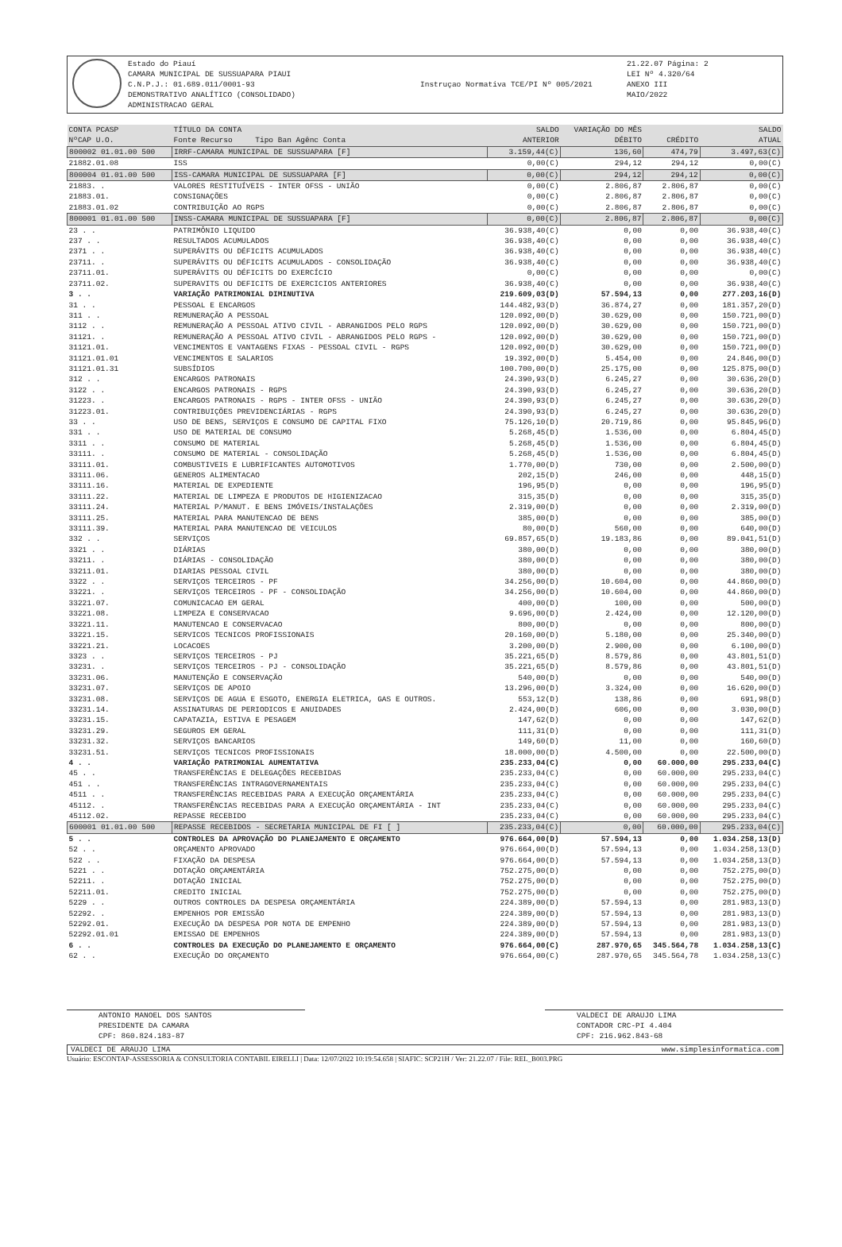Estado do Piauí
CAMARA MUNICIPAL DE SUSSUAPARA PIAUI
C.N.P.J.: 01.689.011/0001-93
DEMONSTRATIVO ANALÍTICO (CONSOLIDADO)
ADMINISTRACAO GERAL
Instruçao Normativa TCE/PI Nº 005/2021
21.22.07 Página: 2
LEI Nº 4.320/64
ANEXO III
MAIO/2022
| CONTA PCASP NºCAP U.O. | TÍTULO DA CONTA Fonte Recurso Tipo Ban Agênc Conta | SALDO ANTERIOR | VARIAÇÃO DO MÊS DÉBITO | CRÉDITO | SALDO ATUAL |
| --- | --- | --- | --- | --- | --- |
| 800002 01.01.00 500 | IRRF-CAMARA MUNICIPAL DE SUSSUAPARA [F] | 3.159,44(C) | 136,60 | 474,79 | 3.497,63(C) |
| 21882.01.08 | ISS | 0,00(C) | 294,12 | 294,12 | 0,00(C) |
| 800004 01.01.00 500 | ISS-CAMARA MUNICIPAL DE SUSSUAPARA [F] | 0,00(C) | 294,12 | 294,12 | 0,00(C) |
| 21883. . | VALORES RESTITUÍVEIS - INTER OFSS - UNIÃO | 0,00(C) | 2.806,87 | 2.806,87 | 0,00(C) |
| 21883.01. | CONSIGNAÇÕES | 0,00(C) | 2.806,87 | 2.806,87 | 0,00(C) |
| 21883.01.02 | CONTRIBUIÇÃO AO RGPS | 0,00(C) | 2.806,87 | 2.806,87 | 0,00(C) |
| 800001 01.01.00 500 | INSS-CAMARA MUNICIPAL DE SUSSUAPARA [F] | 0,00(C) | 2.806,87 | 2.806,87 | 0,00(C) |
| 23 . . | PATRIMÔNIO LIQUIDO | 36.938,40(C) | 0,00 | 0,00 | 36.938,40(C) |
| 237 . . | RESULTADOS ACUMULADOS | 36.938,40(C) | 0,00 | 0,00 | 36.938,40(C) |
| 2371 . . | SUPERÁVITS OU DÉFICITS ACUMULADOS | 36.938,40(C) | 0,00 | 0,00 | 36.938,40(C) |
| 23711. . | SUPERÁVITS OU DÉFICITS ACUMULADOS - CONSOLIDAÇÃO | 36.938,40(C) | 0,00 | 0,00 | 36.938,40(C) |
| 23711.01. | SUPERÁVITS OU DÉFICITS DO EXERCÍCIO | 0,00(C) | 0,00 | 0,00 | 0,00(C) |
| 23711.02. | SUPERAVITS OU DEFICITS DE EXERCICIOS ANTERIORES | 36.938,40(C) | 0,00 | 0,00 | 36.938,40(C) |
| 3 . . | VARIAÇÃO PATRIMONIAL DIMINUTIVA | 219.609,03(D) | 57.594,13 | 0,00 | 277.203,16(D) |
| 31 . . | PESSOAL E ENCARGOS | 144.482,93(D) | 36.874,27 | 0,00 | 181.357,20(D) |
| 311 . . | REMUNERAÇÃO A PESSOAL | 120.092,00(D) | 30.629,00 | 0,00 | 150.721,00(D) |
| 3112 . . | REMUNERAÇÃO A PESSOAL ATIVO CIVIL - ABRANGIDOS PELO RGPS | 120.092,00(D) | 30.629,00 | 0,00 | 150.721,00(D) |
| 31121. . | REMUNERAÇÃO A PESSOAL ATIVO CIVIL - ABRANGIDOS PELO RGPS - | 120.092,00(D) | 30.629,00 | 0,00 | 150.721,00(D) |
| 31121.01. | VENCIMENTOS E VANTAGENS FIXAS - PESSOAL CIVIL - RGPS | 120.092,00(D) | 30.629,00 | 0,00 | 150.721,00(D) |
| 31121.01.01 | VENCIMENTOS E SALARIOS | 19.392,00(D) | 5.454,00 | 0,00 | 24.846,00(D) |
| 31121.01.31 | SUBSÍDIOS | 100.700,00(D) | 25.175,00 | 0,00 | 125.875,00(D) |
| 312 . . | ENCARGOS PATRONAIS | 24.390,93(D) | 6.245,27 | 0,00 | 30.636,20(D) |
| 3122 . . | ENCARGOS PATRONAIS - RGPS | 24.390,93(D) | 6.245,27 | 0,00 | 30.636,20(D) |
| 31223. . | ENCARGOS PATRONAIS - RGPS - INTER OFSS - UNIÃO | 24.390,93(D) | 6.245,27 | 0,00 | 30.636,20(D) |
| 31223.01. | CONTRIBUIÇÕES PREVIDENCIÁRIAS - RGPS | 24.390,93(D) | 6.245,27 | 0,00 | 30.636,20(D) |
| 33 . . | USO DE BENS, SERVIÇOS E CONSUMO DE CAPITAL FIXO | 75.126,10(D) | 20.719,86 | 0,00 | 95.845,96(D) |
| 331 . . | USO DE MATERIAL DE CONSUMO | 5.268,45(D) | 1.536,00 | 0,00 | 6.804,45(D) |
| 3311 . . | CONSUMO DE MATERIAL | 5.268,45(D) | 1.536,00 | 0,00 | 6.804,45(D) |
| 33111. . | CONSUMO DE MATERIAL - CONSOLIDAÇÃO | 5.268,45(D) | 1.536,00 | 0,00 | 6.804,45(D) |
| 33111.01. | COMBUSTIVEIS E LUBRIFICANTES AUTOMOTIVOS | 1.770,00(D) | 730,00 | 0,00 | 2.500,00(D) |
| 33111.06. | GENEROS ALIMENTACAO | 202,15(D) | 246,00 | 0,00 | 448,15(D) |
| 33111.16. | MATERIAL DE EXPEDIENTE | 196,95(D) | 0,00 | 0,00 | 196,95(D) |
| 33111.22. | MATERIAL DE LIMPEZA E PRODUTOS DE HIGIENIZACAO | 315,35(D) | 0,00 | 0,00 | 315,35(D) |
| 33111.24. | MATERIAL P/MANUT. E BENS IMÓVEIS/INSTALAÇÕES | 2.319,00(D) | 0,00 | 0,00 | 2.319,00(D) |
| 33111.25. | MATERIAL PARA MANUTENCAO DE BENS | 385,00(D) | 0,00 | 0,00 | 385,00(D) |
| 33111.39. | MATERIAL PARA MANUTENCAO DE VEICULOS | 80,00(D) | 560,00 | 0,00 | 640,00(D) |
| 332 . . | SERVIÇOS | 69.857,65(D) | 19.183,86 | 0,00 | 89.041,51(D) |
| 3321 . . | DIÁRIAS | 380,00(D) | 0,00 | 0,00 | 380,00(D) |
| 33211. . | DIÁRIAS - CONSOLIDAÇÃO | 380,00(D) | 0,00 | 0,00 | 380,00(D) |
| 33211.01. | DIARIAS PESSOAL CIVIL | 380,00(D) | 0,00 | 0,00 | 380,00(D) |
| 3322 . . | SERVIÇOS TERCEIROS - PF | 34.256,00(D) | 10.604,00 | 0,00 | 44.860,00(D) |
| 33221. . | SERVIÇOS TERCEIROS - PF - CONSOLIDAÇÃO | 34.256,00(D) | 10.604,00 | 0,00 | 44.860,00(D) |
| 33221.07. | COMUNICACAO EM GERAL | 400,00(D) | 100,00 | 0,00 | 500,00(D) |
| 33221.08. | LIMPEZA E CONSERVACAO | 9.696,00(D) | 2.424,00 | 0,00 | 12.120,00(D) |
| 33221.11. | MANUTENCAO E CONSERVACAO | 800,00(D) | 0,00 | 0,00 | 800,00(D) |
| 33221.15. | SERVICOS TECNICOS PROFISSIONAIS | 20.160,00(D) | 5.180,00 | 0,00 | 25.340,00(D) |
| 33221.21. | LOCACOES | 3.200,00(D) | 2.900,00 | 0,00 | 6.100,00(D) |
| 3323 . . | SERVIÇOS TERCEIROS - PJ | 35.221,65(D) | 8.579,86 | 0,00 | 43.801,51(D) |
| 33231. . | SERVIÇOS TERCEIROS - PJ - CONSOLIDAÇÃO | 35.221,65(D) | 8.579,86 | 0,00 | 43.801,51(D) |
| 33231.06. | MANUTENÇÃO E CONSERVAÇÃO | 540,00(D) | 0,00 | 0,00 | 540,00(D) |
| 33231.07. | SERVIÇOS DE APOIO | 13.296,00(D) | 3.324,00 | 0,00 | 16.620,00(D) |
| 33231.08. | SERVIÇOS DE AGUA E ESGOTO, ENERGIA ELETRICA, GAS E OUTROS. | 553,12(D) | 138,86 | 0,00 | 691,98(D) |
| 33231.14. | ASSINATURAS DE PERIODICOS E ANUIDADES | 2.424,00(D) | 606,00 | 0,00 | 3.030,00(D) |
| 33231.15. | CAPATAZIA, ESTIVA E PESAGEM | 147,62(D) | 0,00 | 0,00 | 147,62(D) |
| 33231.29. | SEGUROS EM GERAL | 111,31(D) | 0,00 | 0,00 | 111,31(D) |
| 33231.32. | SERVIÇOS BANCARIOS | 149,60(D) | 11,00 | 0,00 | 160,60(D) |
| 33231.51. | SERVIÇOS TECNICOS PROFISSIONAIS | 18.000,00(D) | 4.500,00 | 0,00 | 22.500,00(D) |
| 4 . . | VARIAÇÃO PATRIMONIAL AUMENTATIVA | 235.233,04(C) | 0,00 | 60.000,00 | 295.233,04(C) |
| 45 . . | TRANSFERÊNCIAS E DELEGAÇÕES RECEBIDAS | 235.233,04(C) | 0,00 | 60.000,00 | 295.233,04(C) |
| 451 . . | TRANSFERÊNCIAS INTRAGOVERNAMENTAIS | 235.233,04(C) | 0,00 | 60.000,00 | 295.233,04(C) |
| 4511 . . | TRANSFERÊNCIAS RECEBIDAS PARA A EXECUÇÃO ORÇAMENTÁRIA | 235.233,04(C) | 0,00 | 60.000,00 | 295.233,04(C) |
| 45112. . | TRANSFERÊNCIAS RECEBIDAS PARA A EXECUÇÃO ORÇAMENTÁRIA - INT | 235.233,04(C) | 0,00 | 60.000,00 | 295.233,04(C) |
| 45112.02. | REPASSE RECEBIDO | 235.233,04(C) | 0,00 | 60.000,00 | 295.233,04(C) |
| 600001 01.01.00 500 | REPASSE RECEBIDOS - SECRETARIA MUNICIPAL DE FI [ ] | 235.233,04(C) | 0,00 | 60.000,00 | 295.233,04(C) |
| 5 . . | CONTROLES DA APROVAÇÃO DO PLANEJAMENTO E ORÇAMENTO | 976.664,00(D) | 57.594,13 | 0,00 | 1.034.258,13(D) |
| 52 . . | ORÇAMENTO APROVADO | 976.664,00(D) | 57.594,13 | 0,00 | 1.034.258,13(D) |
| 522 . . | FIXAÇÃO DA DESPESA | 976.664,00(D) | 57.594,13 | 0,00 | 1.034.258,13(D) |
| 5221 . . | DOTAÇÃO ORÇAMENTÁRIA | 752.275,00(D) | 0,00 | 0,00 | 752.275,00(D) |
| 52211. . | DOTAÇÃO INICIAL | 752.275,00(D) | 0,00 | 0,00 | 752.275,00(D) |
| 52211.01. | CREDITO INICIAL | 752.275,00(D) | 0,00 | 0,00 | 752.275,00(D) |
| 5229 . . | OUTROS CONTROLES DA DESPESA ORÇAMENTÁRIA | 224.389,00(D) | 57.594,13 | 0,00 | 281.983,13(D) |
| 52292. . | EMPENHOS POR EMISSÃO | 224.389,00(D) | 57.594,13 | 0,00 | 281.983,13(D) |
| 52292.01. | EXECUÇÃO DA DESPESA POR NOTA DE EMPENHO | 224.389,00(D) | 57.594,13 | 0,00 | 281.983,13(D) |
| 52292.01.01 | EMISSAO DE EMPENHOS | 224.389,00(D) | 57.594,13 | 0,00 | 281.983,13(D) |
| 6 . . | CONTROLES DA EXECUÇÃO DO PLANEJAMENTO E ORÇAMENTO | 976.664,00(C) | 287.970,65 | 345.564,78 | 1.034.258,13(C) |
| 62 . . | EXECUÇÃO DO ORÇAMENTO | 976.664,00(C) | 287.970,65 | 345.564,78 | 1.034.258,13(C) |
ANTONIO MANOEL DOS SANTOS
PRESIDENTE DA CAMARA
CPF: 860.824.183-87
VALDECI DE ARAUJO LIMA
CONTADOR CRC-PI 4.404
CPF: 216.962.843-68
VALDECI DE ARAUJO LIMA www.simplesinformatica.com
Usuário: ESCONTAP-ASSESSORIA & CONSULTORIA CONTABIL EIRELLI | Data: 12/07/2022 10:19:54.658 | SIAFIC: SCP21H / Ver: 21.22.07 / File: REL_B003.PRG